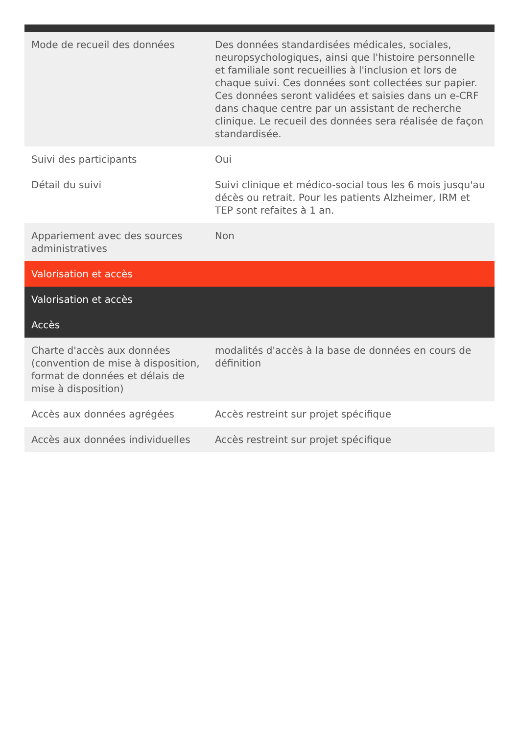| Mode de recueil des données | Des données standardisées médicales, sociales, neuropsychologiques, ainsi que l'histoire personnelle et familiale sont recueillies à l'inclusion et lors de chaque suivi. Ces données sont collectées sur papier. Ces données seront validées et saisies dans un e-CRF dans chaque centre par un assistant de recherche clinique. Le recueil des données sera réalisée de façon standardisée. |
| Suivi des participants | Oui |
| Détail du suivi | Suivi clinique et médico-social tous les 6 mois jusqu'au décès ou retrait. Pour les patients Alzheimer, IRM et TEP sont refaites à 1 an. |
| Appariement avec des sources administratives | Non |
| Valorisation et accès | |
| Valorisation et accès | |
| Accès | |
| Charte d'accès aux données (convention de mise à disposition, format de données et délais de mise à disposition) | modalités d'accès à la base de données en cours de définition |
| Accès aux données agrégées | Accès restreint sur projet spécifique |
| Accès aux données individuelles | Accès restreint sur projet spécifique |